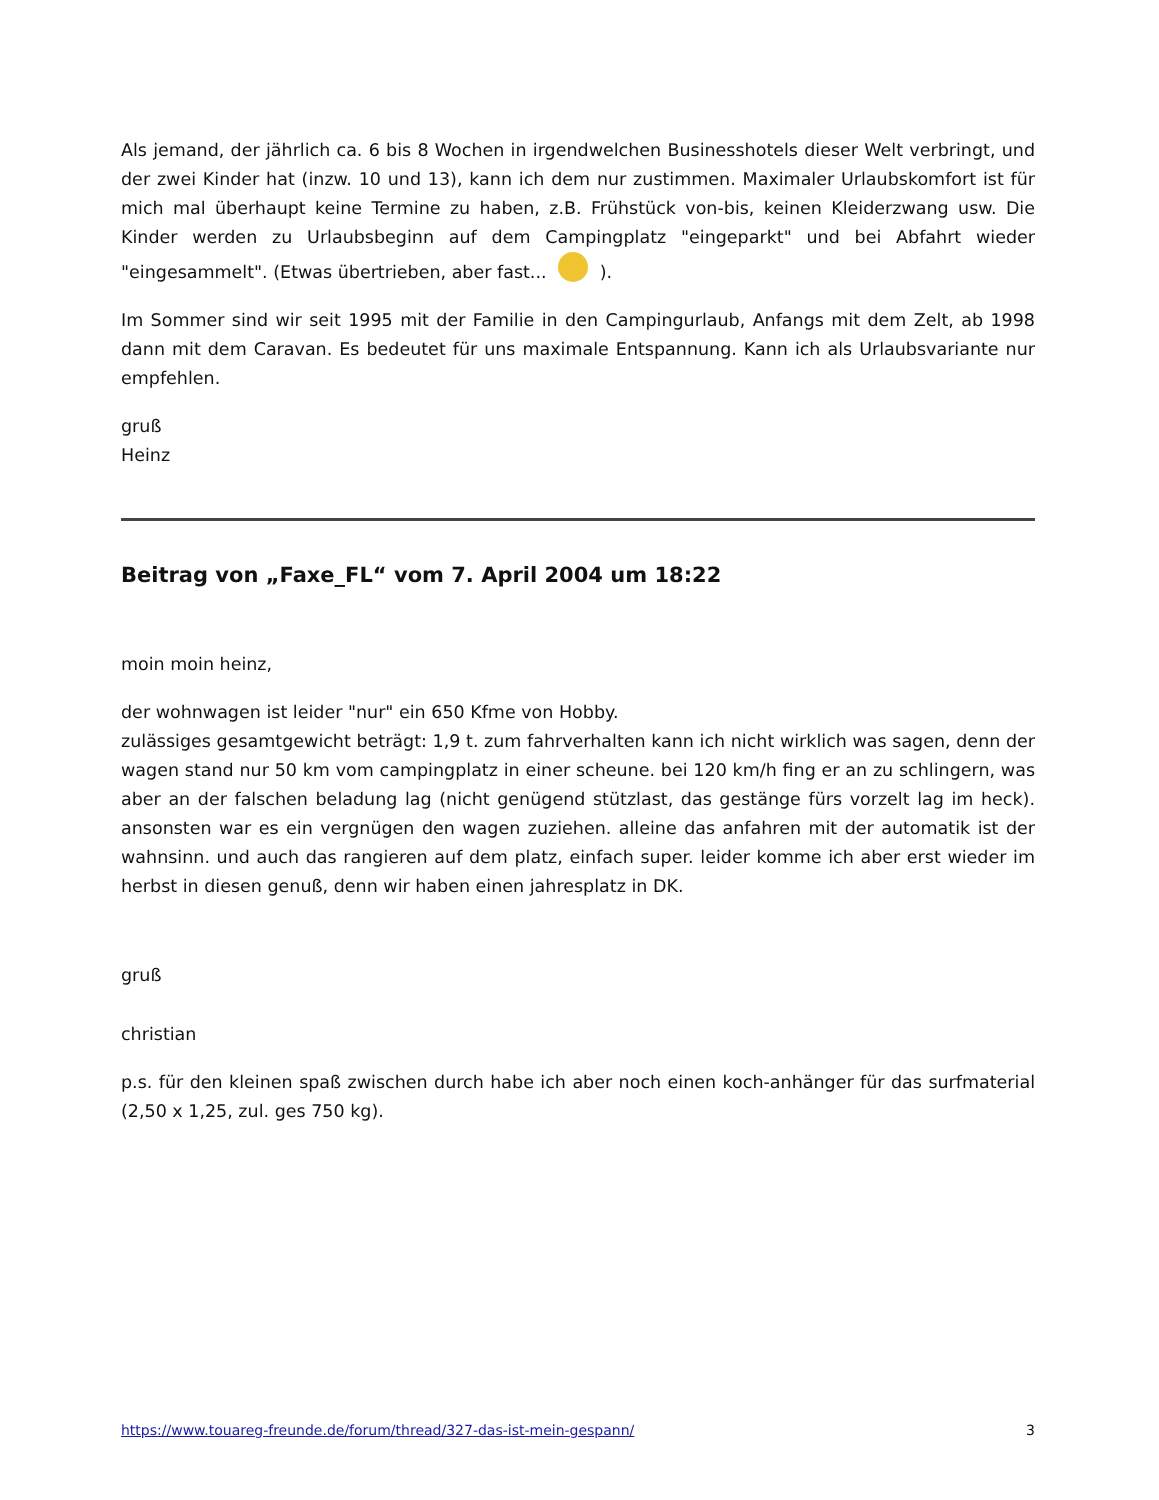Als jemand, der jährlich ca. 6 bis 8 Wochen in irgendwelchen Businesshotels dieser Welt verbringt, und der zwei Kinder hat (inzw. 10 und 13), kann ich dem nur zustimmen. Maximaler Urlaubskomfort ist für mich mal überhaupt keine Termine zu haben, z.B. Frühstück von-bis, keinen Kleiderzwang usw. Die Kinder werden zu Urlaubsbeginn auf dem Campingplatz "eingeparkt" und bei Abfahrt wieder "eingesammelt". (Etwas übertrieben, aber fast... ).
Im Sommer sind wir seit 1995 mit der Familie in den Campingurlaub, Anfangs mit dem Zelt, ab 1998 dann mit dem Caravan. Es bedeutet für uns maximale Entspannung. Kann ich als Urlaubsvariante nur empfehlen.
gruß
Heinz
Beitrag von „Faxe_FL“ vom 7. April 2004 um 18:22
moin moin heinz,
der wohnwagen ist leider "nur" ein 650 Kfme von Hobby.
zulässiges gesamtgewicht beträgt: 1,9 t. zum fahrverhalten kann ich nicht wirklich was sagen, denn der wagen stand nur 50 km vom campingplatz in einer scheune. bei 120 km/h fing er an zu schlingern, was aber an der falschen beladung lag (nicht genügend stützlast, das gestänge fürs vorzelt lag im heck). ansonsten war es ein vergnügen den wagen zuziehen. alleine das anfahren mit der automatik ist der wahnsinn. und auch das rangieren auf dem platz, einfach super. leider komme ich aber erst wieder im herbst in diesen genuß, denn wir haben einen jahresplatz in DK.
gruß
christian
p.s. für den kleinen spaß zwischen durch habe ich aber noch einen koch-anhänger für das surfmaterial (2,50 x 1,25, zul. ges 750 kg).
https://www.touareg-freunde.de/forum/thread/327-das-ist-mein-gespann/ 3